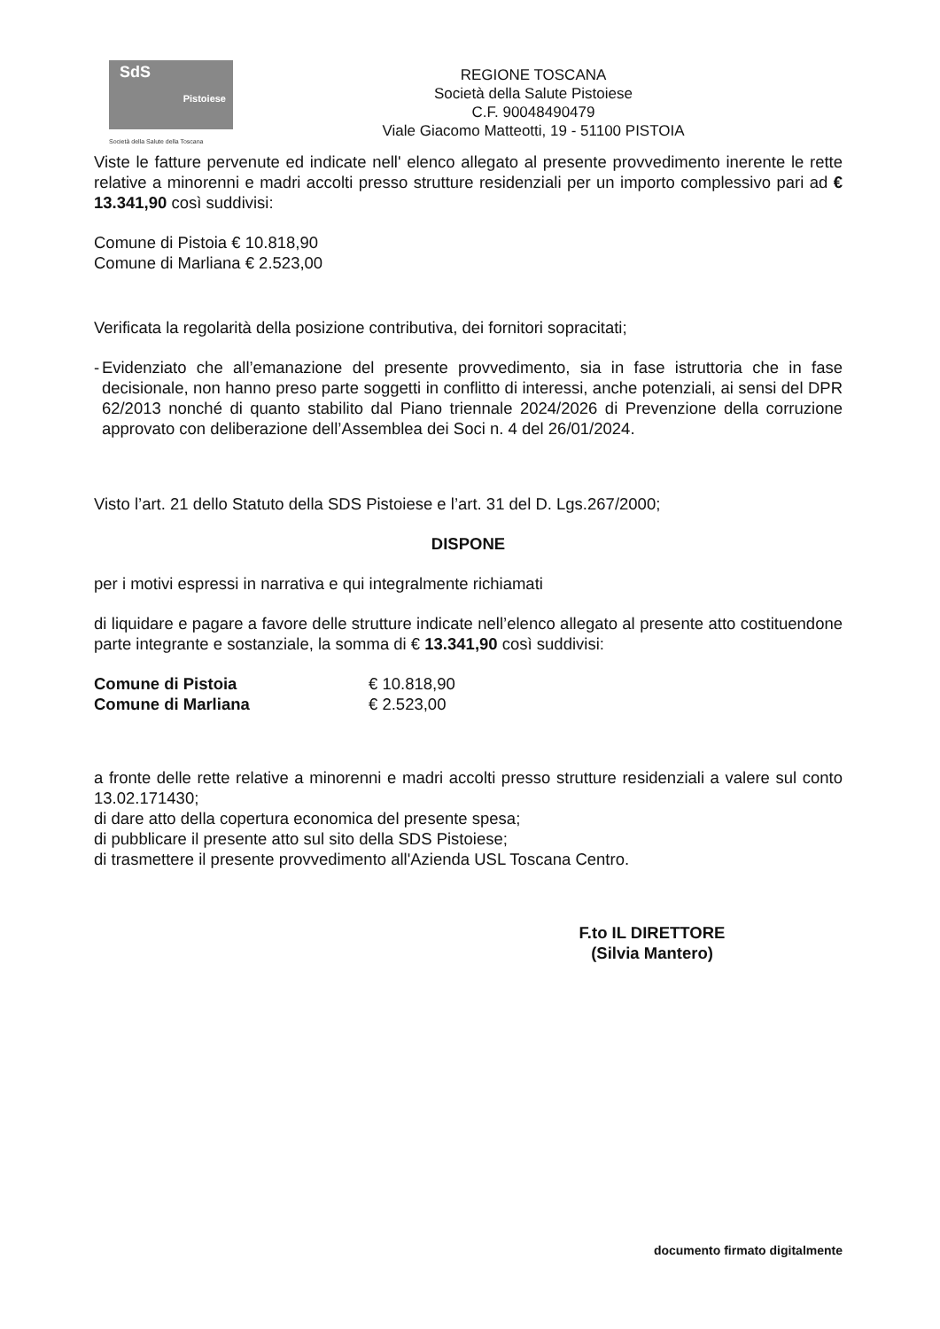SdS
Pistoiese
Società della Salute della Toscana
REGIONE TOSCANA
Società della Salute Pistoiese
C.F. 90048490479
Viale Giacomo Matteotti, 19 - 51100 PISTOIA
Viste le fatture pervenute ed indicate nell' elenco allegato al presente provvedimento inerente le rette relative a minorenni e madri accolti presso strutture residenziali per un importo complessivo pari ad € 13.341,90 così suddivisi:
Comune di Pistoia € 10.818,90
Comune di Marliana € 2.523,00
Verificata la regolarità della posizione contributiva, dei fornitori sopracitati;
- Evidenziato che all’emanazione del presente provvedimento, sia in fase istruttoria che in fase decisionale, non hanno preso parte soggetti in conflitto di interessi, anche potenziali, ai sensi del DPR 62/2013 nonché di quanto stabilito dal Piano triennale 2024/2026 di Prevenzione della corruzione approvato con deliberazione dell’Assemblea dei Soci n. 4 del 26/01/2024.
Visto l’art. 21 dello Statuto della SDS Pistoiese e l’art. 31 del D. Lgs.267/2000;
DISPONE
per i motivi espressi in narrativa e qui integralmente richiamati
di liquidare e pagare a favore delle strutture indicate nell’elenco allegato al presente atto costituendone parte integrante e sostanziale, la somma di € 13.341,90 così suddivisi:
| Comune di Pistoia | € 10.818,90 |
| Comune di Marliana | € 2.523,00 |
a fronte delle rette relative a minorenni e madri accolti presso strutture residenziali a valere sul conto 13.02.171430;
di dare atto della copertura economica del presente spesa;
di pubblicare il presente atto sul sito della SDS Pistoiese;
di trasmettere il presente provvedimento all'Azienda USL Toscana Centro.
F.to IL DIRETTORE
(Silvia Mantero)
documento firmato digitalmente